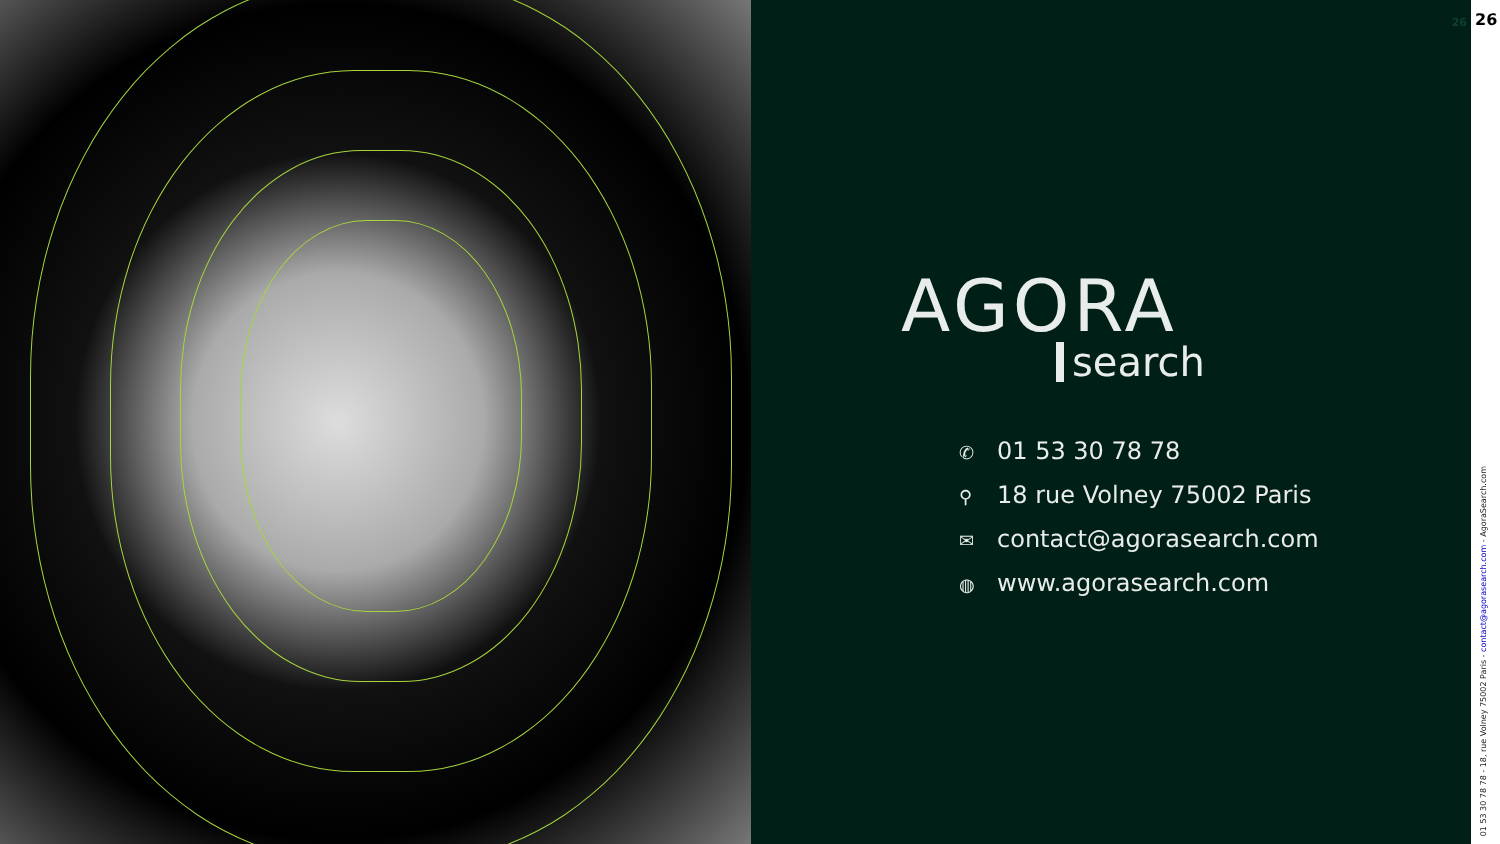26
AGORA
search
✆ 01 53 30 78 78
⚲ 18 rue Volney 75002 Paris
✉ contact@agorasearch.com
◍ www.agorasearch.com
26
01 53 30 78 78 - 18, rue Volney 75002 Paris - contact@agorasearch.com - AgoraSearch.com